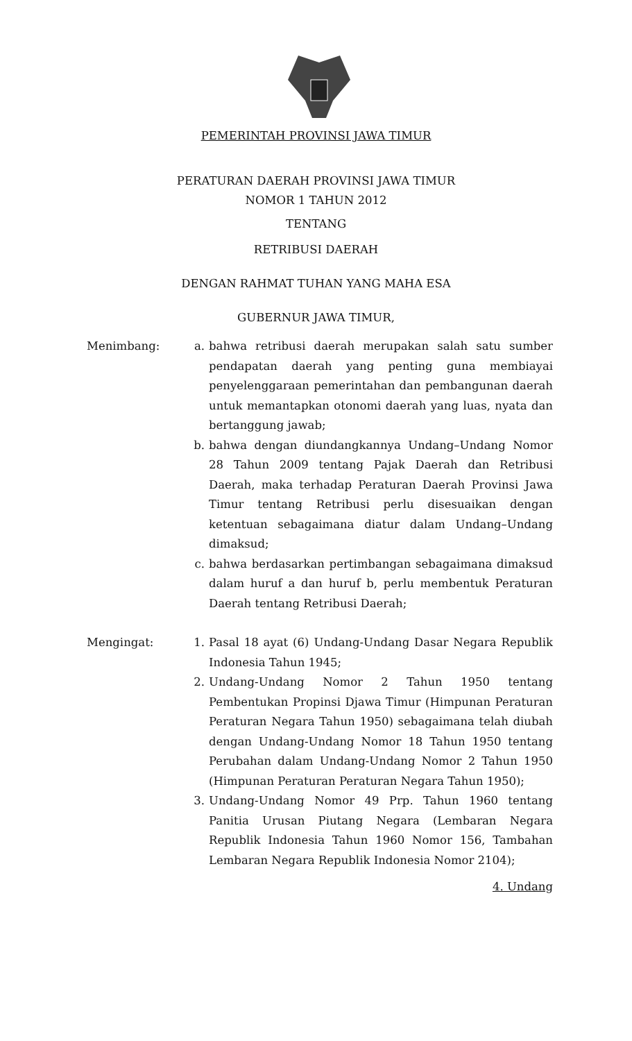PEMERINTAH PROVINSI JAWA TIMUR
PERATURAN DAERAH PROVINSI JAWA TIMUR
NOMOR 1 TAHUN 2012
TENTANG
RETRIBUSI DAERAH
DENGAN RAHMAT TUHAN YANG MAHA ESA
GUBERNUR JAWA TIMUR,
| Menimbang: | a. | bahwa retribusi daerah merupakan salah satu sumber pendapatan daerah yang penting guna membiayai penyelenggaraan pemerintahan dan pembangunan daerah untuk memantapkan otonomi daerah yang luas, nyata dan bertanggung jawab; |
| | b. | bahwa dengan diundangkannya Undang–Undang Nomor 28 Tahun 2009 tentang Pajak Daerah dan Retribusi Daerah, maka terhadap Peraturan Daerah Provinsi Jawa Timur tentang Retribusi perlu disesuaikan dengan ketentuan sebagaimana diatur dalam Undang–Undang dimaksud; |
| | c. | bahwa berdasarkan pertimbangan sebagaimana dimaksud dalam huruf a dan huruf b, perlu membentuk Peraturan Daerah tentang Retribusi Daerah; |
| Mengingat: | 1. | Pasal 18 ayat (6) Undang-Undang Dasar Negara Republik Indonesia Tahun 1945; |
| | 2. | Undang-Undang Nomor 2 Tahun 1950 tentang Pembentukan Propinsi Djawa Timur (Himpunan Peraturan Peraturan Negara Tahun 1950) sebagaimana telah diubah dengan Undang-Undang Nomor 18 Tahun 1950 tentang Perubahan dalam Undang-Undang Nomor 2 Tahun 1950 (Himpunan Peraturan Peraturan Negara Tahun 1950); |
| | 3. | Undang-Undang Nomor 49 Prp. Tahun 1960 tentang Panitia Urusan Piutang Negara (Lembaran Negara Republik Indonesia Tahun 1960 Nomor 156, Tambahan Lembaran Negara Republik Indonesia Nomor 2104); |
| 4. Undang | | |